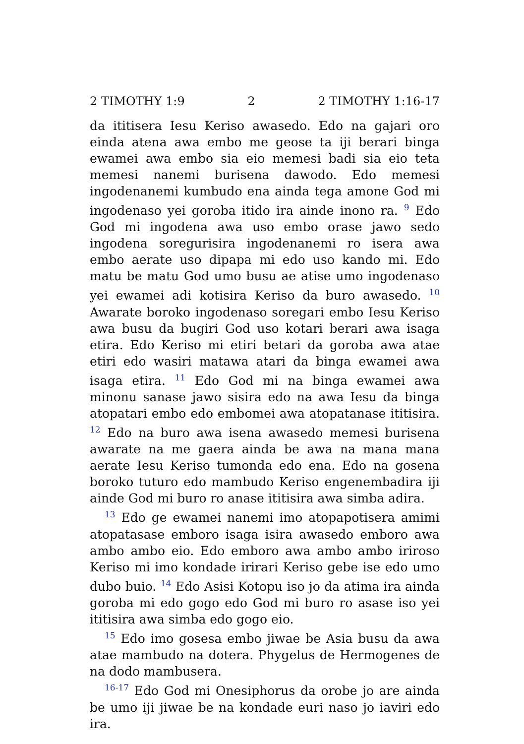2 TIMOTHY 1:9 2 2 TIMOTHY 1:16-17
da ititisera Iesu Keriso awasedo. Edo na gajari oro einda atena awa embo me geose ta iji berari binga ewamei awa embo sia eio memesi badi sia eio teta memesi nanemi burisena dawodo. Edo memesi ingodenanemi kumbudo ena ainda tega amone God mi ingodenaso yei goroba itido ira ainde inono ra. <sup>9</sup> Edo God mi ingodena awa uso embo orase jawo sedo ingodena soregurisira ingodenanemi ro isera awa embo aerate uso dipapa mi edo uso kando mi. Edo matu be matu God umo busu ae atise umo ingodenaso yei ewamei adi kotisira Keriso da buro awasedo. <sup>10</sup> Awarate boroko ingodenaso soregari embo Iesu Keriso awa busu da bugiri God uso kotari berari awa isaga etira. Edo Keriso mi etiri betari da goroba awa atae etiri edo wasiri matawa atari da binga ewamei awa isaga etira. <sup>11</sup> Edo God mi na binga ewamei awa minonu sanase jawo sisira edo na awa Iesu da binga atopatari embo edo embomei awa atopatanase ititisira. <sup>12</sup> Edo na buro awa isena awasedo memesi burisena awarate na me gaera ainda be awa na mana mana aerate Iesu Keriso tumonda edo ena. Edo na gosena boroko tuturo edo mambudo Keriso engenembadira iji ainde God mi buro ro anase ititisira awa simba adira.
<sup>13</sup> Edo ge ewamei nanemi imo atopapotisera amimi atopatasase emboro isaga isira awasedo emboro awa ambo ambo eio. Edo emboro awa ambo ambo iriroso Keriso mi imo kondade irirari Keriso gebe ise edo umo dubo buio. <sup>14</sup> Edo Asisi Kotopu iso jo da atima ira ainda goroba mi edo gogo edo God mi buro ro asase iso yei ititisira awa simba edo gogo eio.
<sup>15</sup> Edo imo gosesa embo jiwae be Asia busu da awa atae mambudo na dotera. Phygelus de Hermogenes de na dodo mambusera.
<sup>16-17</sup> Edo God mi Onesiphorus da orobe jo are ainda be umo iji jiwae be na kondade euri naso jo iaviri edo ira.